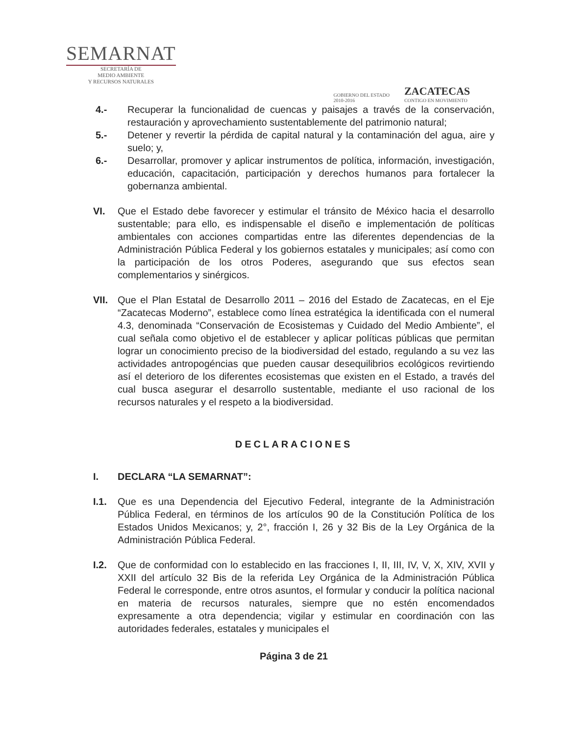SEMARNAT
SECRETARÍA DE
MEDIO AMBIENTE
Y RECURSOS NATURALES
GOBIERNO DEL ESTADO
2010-2016
ZACATECAS
CONTIGO EN MOVIMIENTO
4.- Recuperar la funcionalidad de cuencas y paisajes a través de la conservación, restauración y aprovechamiento sustentablemente del patrimonio natural;
5.- Detener y revertir la pérdida de capital natural y la contaminación del agua, aire y suelo; y,
6.- Desarrollar, promover y aplicar instrumentos de política, información, investigación, educación, capacitación, participación y derechos humanos para fortalecer la gobernanza ambiental.
VI. Que el Estado debe favorecer y estimular el tránsito de México hacia el desarrollo sustentable; para ello, es indispensable el diseño e implementación de políticas ambientales con acciones compartidas entre las diferentes dependencias de la Administración Pública Federal y los gobiernos estatales y municipales; así como con la participación de los otros Poderes, asegurando que sus efectos sean complementarios y sinérgicos.
VII. Que el Plan Estatal de Desarrollo 2011 – 2016 del Estado de Zacatecas, en el Eje “Zacatecas Moderno”, establece como línea estratégica la identificada con el numeral 4.3, denominada “Conservación de Ecosistemas y Cuidado del Medio Ambiente”, el cual señala como objetivo el de establecer y aplicar políticas públicas que permitan lograr un conocimiento preciso de la biodiversidad del estado, regulando a su vez las actividades antropogéncias que pueden causar desequilibrios ecológicos revirtiendo así el deterioro de los diferentes ecosistemas que existen en el Estado, a través del cual busca asegurar el desarrollo sustentable, mediante el uso racional de los recursos naturales y el respeto a la biodiversidad.
DECLARACIONES
I. DECLARA “LA SEMARNAT”:
I.1. Que es una Dependencia del Ejecutivo Federal, integrante de la Administración Pública Federal, en términos de los artículos 90 de la Constitución Política de los Estados Unidos Mexicanos; y, 2°, fracción I, 26 y 32 Bis de la Ley Orgánica de la Administración Pública Federal.
I.2. Que de conformidad con lo establecido en las fracciones I, II, III, IV, V, X, XIV, XVII y XXII del artículo 32 Bis de la referida Ley Orgánica de la Administración Pública Federal le corresponde, entre otros asuntos, el formular y conducir la política nacional en materia de recursos naturales, siempre que no estén encomendados expresamente a otra dependencia; vigilar y estimular en coordinación con las autoridades federales, estatales y municipales el
Página 3 de 21